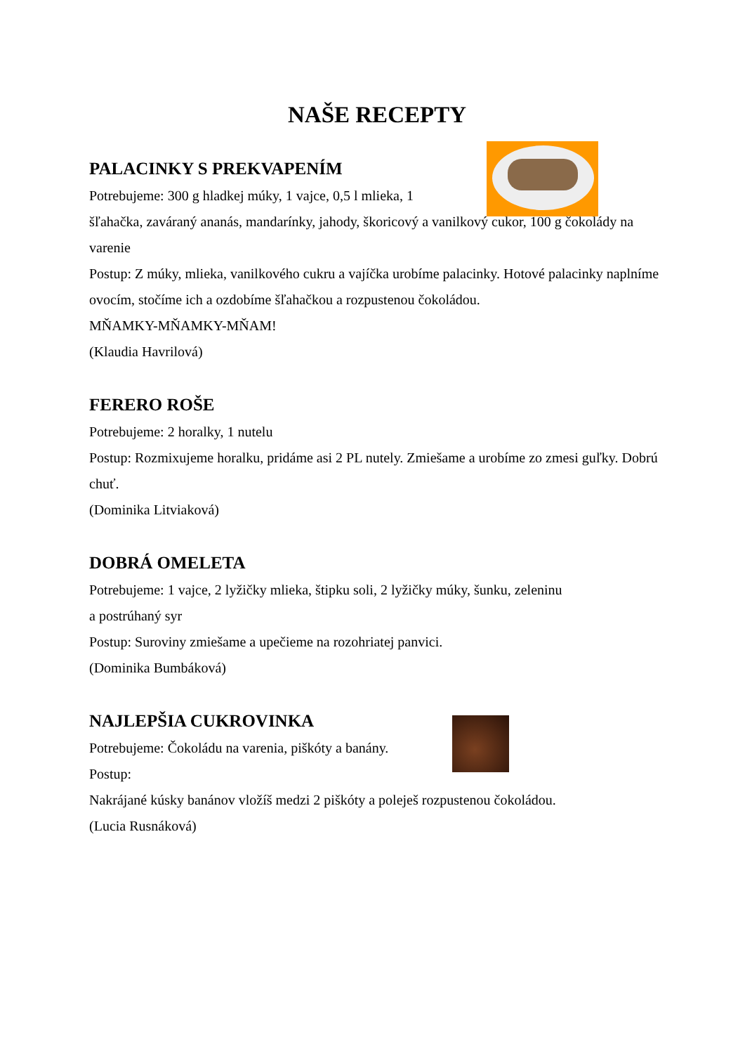NAŠE RECEPTY
PALACINKY S PREKVAPENÍM
Potrebujeme: 300 g hladkej múky, 1 vajce, 0,5 l mlieka, 1
šľahačka, zaváraný ananás, mandarínky, jahody, škoricový a vanilkový cukor, 100 g čokolády na varenie
Postup: Z múky, mlieka, vanilkového cukru a vajíčka urobíme palacinky. Hotové palacinky naplníme ovocím, stočíme ich a ozdobíme šľahačkou a rozpustenou čokoládou.
MŇAMKY-MŇAMKY-MŇAM!
(Klaudia Havrilová)
FERERO ROŠE
Potrebujeme: 2 horalky, 1 nutelu
Postup: Rozmixujeme horalku, pridáme asi 2 PL nutely. Zmiešame a urobíme zo zmesi guľky. Dobrú chuť.
(Dominika Litviaková)
DOBRÁ OMELETA
Potrebujeme: 1 vajce, 2 lyžičky mlieka, štipku soli, 2 lyžičky múky, šunku, zeleninu
a postrúhaný syr
Postup: Suroviny zmiešame a upečieme na rozohriatej panvici.
(Dominika Bumbáková)
NAJLEPŠIA CUKROVINKA
Potrebujeme: Čokoládu na varenia, piškóty a banány.
Postup:
Nakrájané kúsky banánov vložíš medzi 2 piškóty a poleješ rozpustenou čokoládou.
(Lucia Rusnáková)